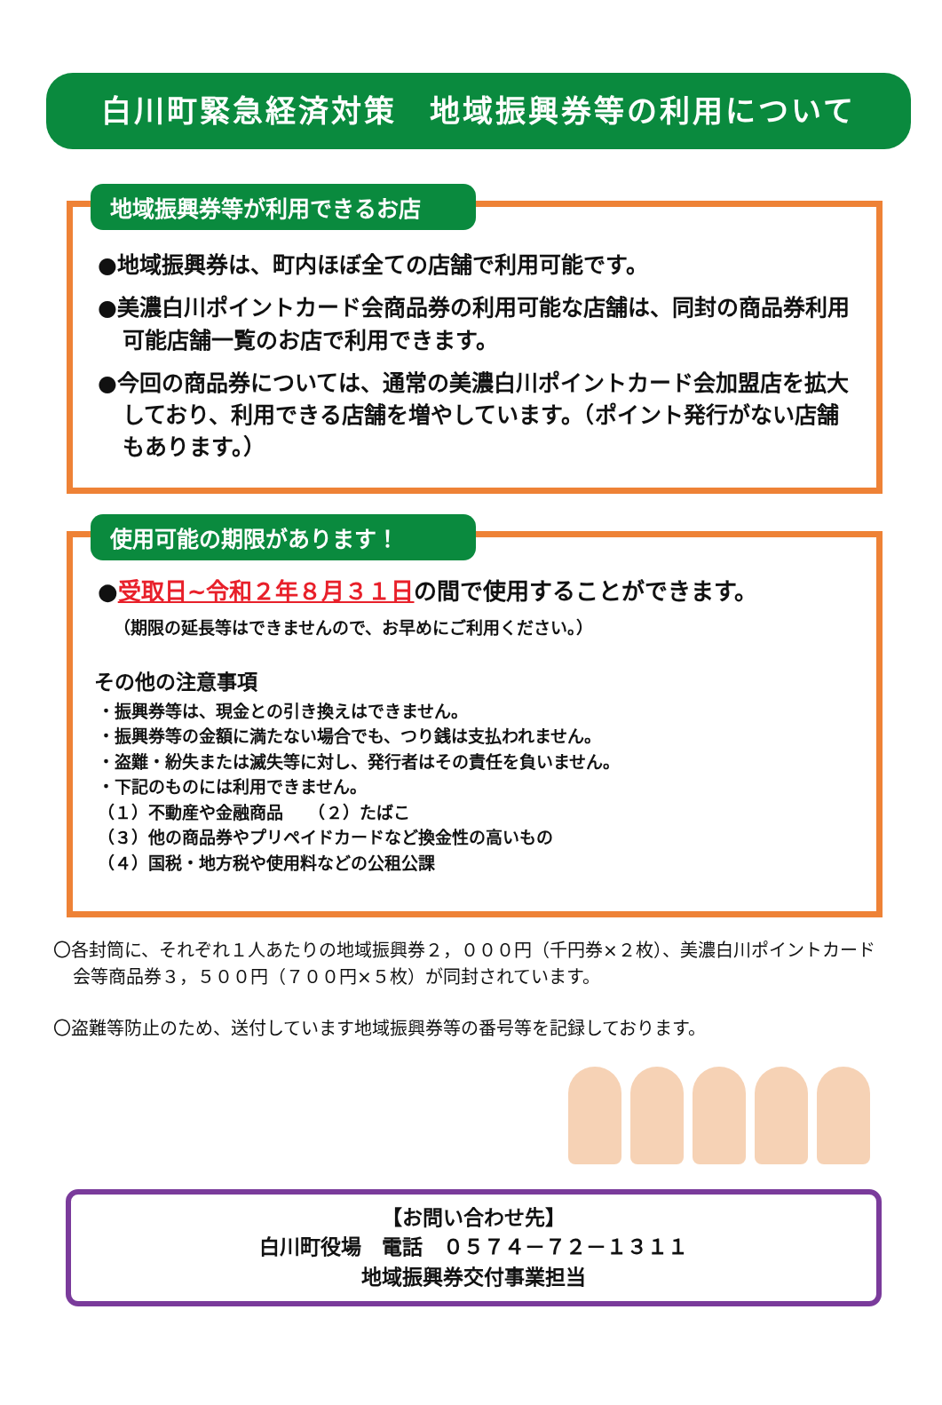白川町緊急経済対策　地域振興券等の利用について
地域振興券等が利用できるお店
●地域振興券は、町内ほぼ全ての店舗で利用可能です。
●美濃白川ポイントカード会商品券の利用可能な店舗は、同封の商品券利用可能店舗一覧のお店で利用できます。
●今回の商品券については、通常の美濃白川ポイントカード会加盟店を拡大しており、利用できる店舗を増やしています。（ポイント発行がない店舗もあります。）
使用可能の期限があります！
●受取日~令和２年８月３１日の間で使用することができます。
（期限の延長等はできませんので、お早めにご利用ください。）
その他の注意事項
・振興券等は、現金との引き換えはできません。
・振興券等の金額に満たない場合でも、つり銭は支払われません。
・盗難・紛失または滅失等に対し、発行者はその責任を負いません。
・下記のものには利用できません。
（１）不動産や金融商品　　（２）たばこ
（３）他の商品券やプリペイドカードなど換金性の高いもの
（４）国税・地方税や使用料などの公租公課
〇各封筒に、それぞれ１人あたりの地域振興券２，０００円（千円券×２枚）、美濃白川ポイントカード会等商品券３，５００円（７００円×５枚）が同封されています。
〇盗難等防止のため、送付しています地域振興券等の番号等を記録しております。
【お問い合わせ先】
白川町役場　電話　０５７４－７２－１３１１
地域振興券交付事業担当